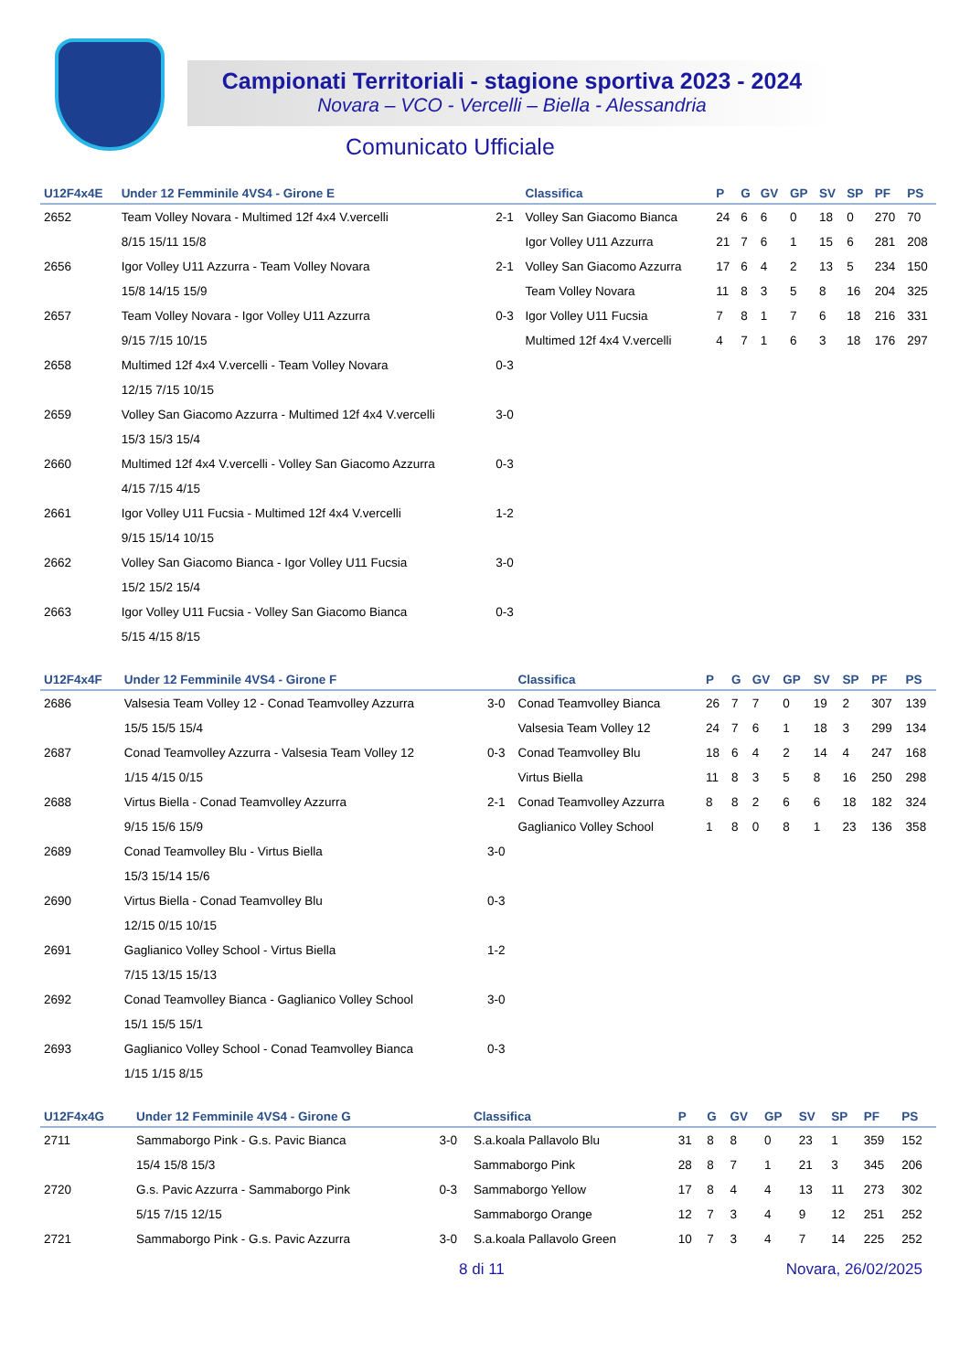Campionati Territoriali - stagione sportiva 2023 - 2024
Novara – VCO - Vercelli – Biella - Alessandria
Comunicato Ufficiale
| U12F4x4E | Under 12 Femminile 4VS4 - Girone E | | Classifica | P | G | GV | GP | SV | SP | PF | PS |
| --- | --- | --- | --- | --- | --- | --- | --- | --- | --- | --- | --- |
| 2652 | Team Volley Novara - Multimed 12f 4x4 V.vercelli | 2-1 | Volley San Giacomo Bianca | 24 | 6 | 6 | 0 | 18 | 0 | 270 | 70 |
| | 8/15 15/11 15/8 | | Igor Volley U11 Azzurra | 21 | 7 | 6 | 1 | 15 | 6 | 281 | 208 |
| 2656 | Igor Volley U11 Azzurra - Team Volley Novara | 2-1 | Volley San Giacomo Azzurra | 17 | 6 | 4 | 2 | 13 | 5 | 234 | 150 |
| | 15/8 14/15 15/9 | | Team Volley Novara | 11 | 8 | 3 | 5 | 8 | 16 | 204 | 325 |
| 2657 | Team Volley Novara - Igor Volley U11 Azzurra | 0-3 | Igor Volley U11 Fucsia | 7 | 8 | 1 | 7 | 6 | 18 | 216 | 331 |
| | 9/15 7/15 10/15 | | Multimed 12f 4x4 V.vercelli | 4 | 7 | 1 | 6 | 3 | 18 | 176 | 297 |
| 2658 | Multimed 12f 4x4 V.vercelli - Team Volley Novara | 0-3 | | | | | | | | | |
| | 12/15 7/15 10/15 | | | | | | | | | | |
| 2659 | Volley San Giacomo Azzurra - Multimed 12f 4x4 V.vercelli | 3-0 | | | | | | | | | |
| | 15/3 15/3 15/4 | | | | | | | | | | |
| 2660 | Multimed 12f 4x4 V.vercelli - Volley San Giacomo Azzurra | 0-3 | | | | | | | | | |
| | 4/15 7/15 4/15 | | | | | | | | | | |
| 2661 | Igor Volley U11 Fucsia - Multimed 12f 4x4 V.vercelli | 1-2 | | | | | | | | | |
| | 9/15 15/14 10/15 | | | | | | | | | | |
| 2662 | Volley San Giacomo Bianca - Igor Volley U11 Fucsia | 3-0 | | | | | | | | | |
| | 15/2 15/2 15/4 | | | | | | | | | | |
| 2663 | Igor Volley U11 Fucsia - Volley San Giacomo Bianca | 0-3 | | | | | | | | | |
| | 5/15 4/15 8/15 | | | | | | | | | | |
| U12F4x4F | Under 12 Femminile 4VS4 - Girone F | | Classifica | P | G | GV | GP | SV | SP | PF | PS |
| --- | --- | --- | --- | --- | --- | --- | --- | --- | --- | --- | --- |
| 2686 | Valsesia Team Volley 12 - Conad Teamvolley Azzurra | 3-0 | Conad Teamvolley Bianca | 26 | 7 | 7 | 0 | 19 | 2 | 307 | 139 |
| | 15/5 15/5 15/4 | | Valsesia Team Volley 12 | 24 | 7 | 6 | 1 | 18 | 3 | 299 | 134 |
| 2687 | Conad Teamvolley Azzurra - Valsesia Team Volley 12 | 0-3 | Conad Teamvolley Blu | 18 | 6 | 4 | 2 | 14 | 4 | 247 | 168 |
| | 1/15 4/15 0/15 | | Virtus Biella | 11 | 8 | 3 | 5 | 8 | 16 | 250 | 298 |
| 2688 | Virtus Biella - Conad Teamvolley Azzurra | 2-1 | Conad Teamvolley Azzurra | 8 | 8 | 2 | 6 | 6 | 18 | 182 | 324 |
| | 9/15 15/6 15/9 | | Gaglianico Volley School | 1 | 8 | 0 | 8 | 1 | 23 | 136 | 358 |
| 2689 | Conad Teamvolley Blu - Virtus Biella | 3-0 | | | | | | | | | |
| | 15/3 15/14 15/6 | | | | | | | | | | |
| 2690 | Virtus Biella - Conad Teamvolley Blu | 0-3 | | | | | | | | | |
| | 12/15 0/15 10/15 | | | | | | | | | | |
| 2691 | Gaglianico Volley School - Virtus Biella | 1-2 | | | | | | | | | |
| | 7/15 13/15 15/13 | | | | | | | | | | |
| 2692 | Conad Teamvolley Bianca - Gaglianico Volley School | 3-0 | | | | | | | | | |
| | 15/1 15/5 15/1 | | | | | | | | | | |
| 2693 | Gaglianico Volley School - Conad Teamvolley Bianca | 0-3 | | | | | | | | | |
| | 1/15 1/15 8/15 | | | | | | | | | | |
| U12F4x4G | Under 12 Femminile 4VS4 - Girone G | | Classifica | P | G | GV | GP | SV | SP | PF | PS |
| --- | --- | --- | --- | --- | --- | --- | --- | --- | --- | --- | --- |
| 2711 | Sammaborgo Pink - G.s. Pavic Bianca | 3-0 | S.a.koala Pallavolo Blu | 31 | 8 | 8 | 0 | 23 | 1 | 359 | 152 |
| | 15/4 15/8 15/3 | | Sammaborgo Pink | 28 | 8 | 7 | 1 | 21 | 3 | 345 | 206 |
| 2720 | G.s. Pavic Azzurra - Sammaborgo Pink | 0-3 | Sammaborgo Yellow | 17 | 8 | 4 | 4 | 13 | 11 | 273 | 302 |
| | 5/15 7/15 12/15 | | Sammaborgo Orange | 12 | 7 | 3 | 4 | 9 | 12 | 251 | 252 |
| 2721 | Sammaborgo Pink - G.s. Pavic Azzurra | 3-0 | S.a.koala Pallavolo Green | 10 | 7 | 3 | 4 | 7 | 14 | 225 | 252 |
8 di 11 Novara, 26/02/2025